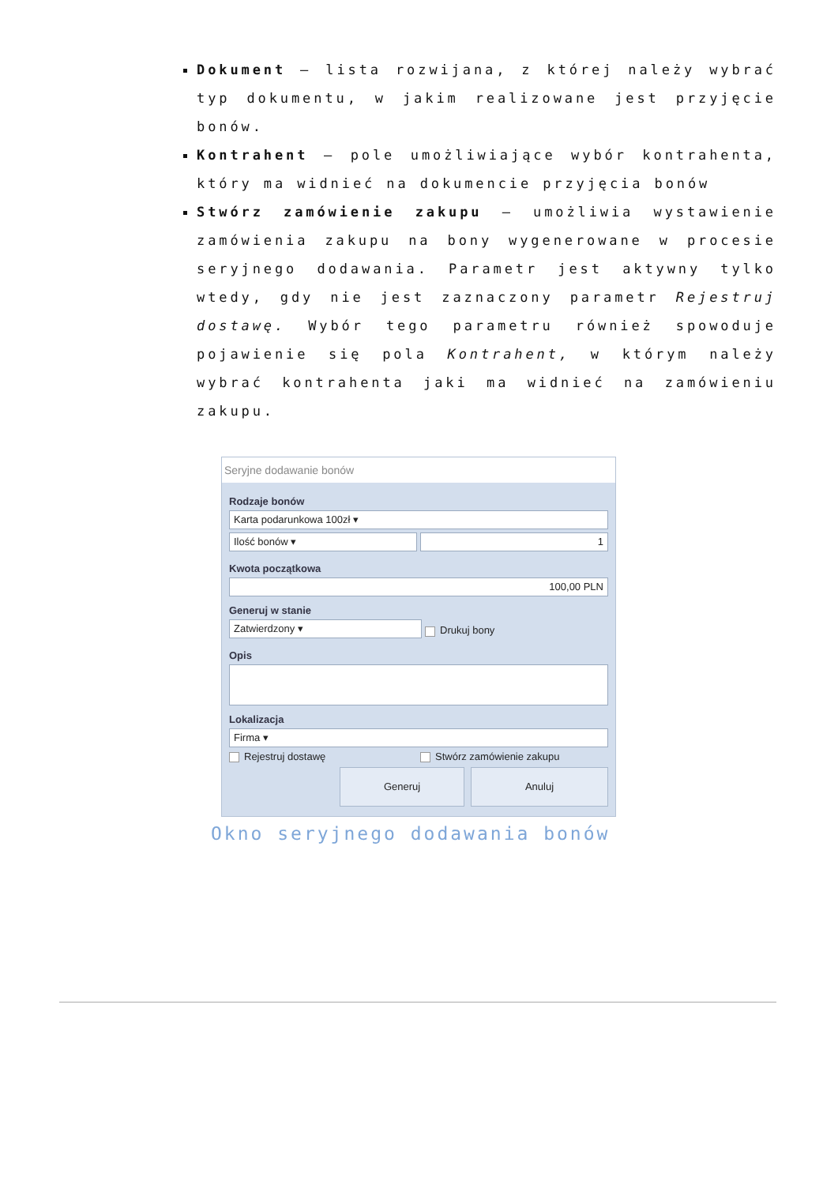Dokument – lista rozwijana, z której należy wybrać typ dokumentu, w jakim realizowane jest przyjęcie bonów.
Kontrahent – pole umożliwiające wybór kontrahenta, który ma widnieć na dokumencie przyjęcia bonów
Stwórz zamówienie zakupu – umożliwia wystawienie zamówienia zakupu na bony wygenerowane w procesie seryjnego dodawania. Parametr jest aktywny tylko wtedy, gdy nie jest zaznaczony parametr Rejestruj dostawę. Wybór tego parametru również spowoduje pojawienie się pola Kontrahent, w którym należy wybrać kontrahenta jaki ma widnieć na zamówieniu zakupu.
Seryjne dodawanie bonów
Rodzaje bonów
Karta podarunkowa 100zł ▾
Ilość bonów ▾ 1
Kwota początkowa
100,00 PLN
Generuj w stanie
Zatwierdzony ▾
Drukuj bony
Opis
Lokalizacja
Firma ▾
Rejestruj dostawę Stwórz zamówienie zakupu
Generuj Anuluj
Okno seryjnego dodawania bonów